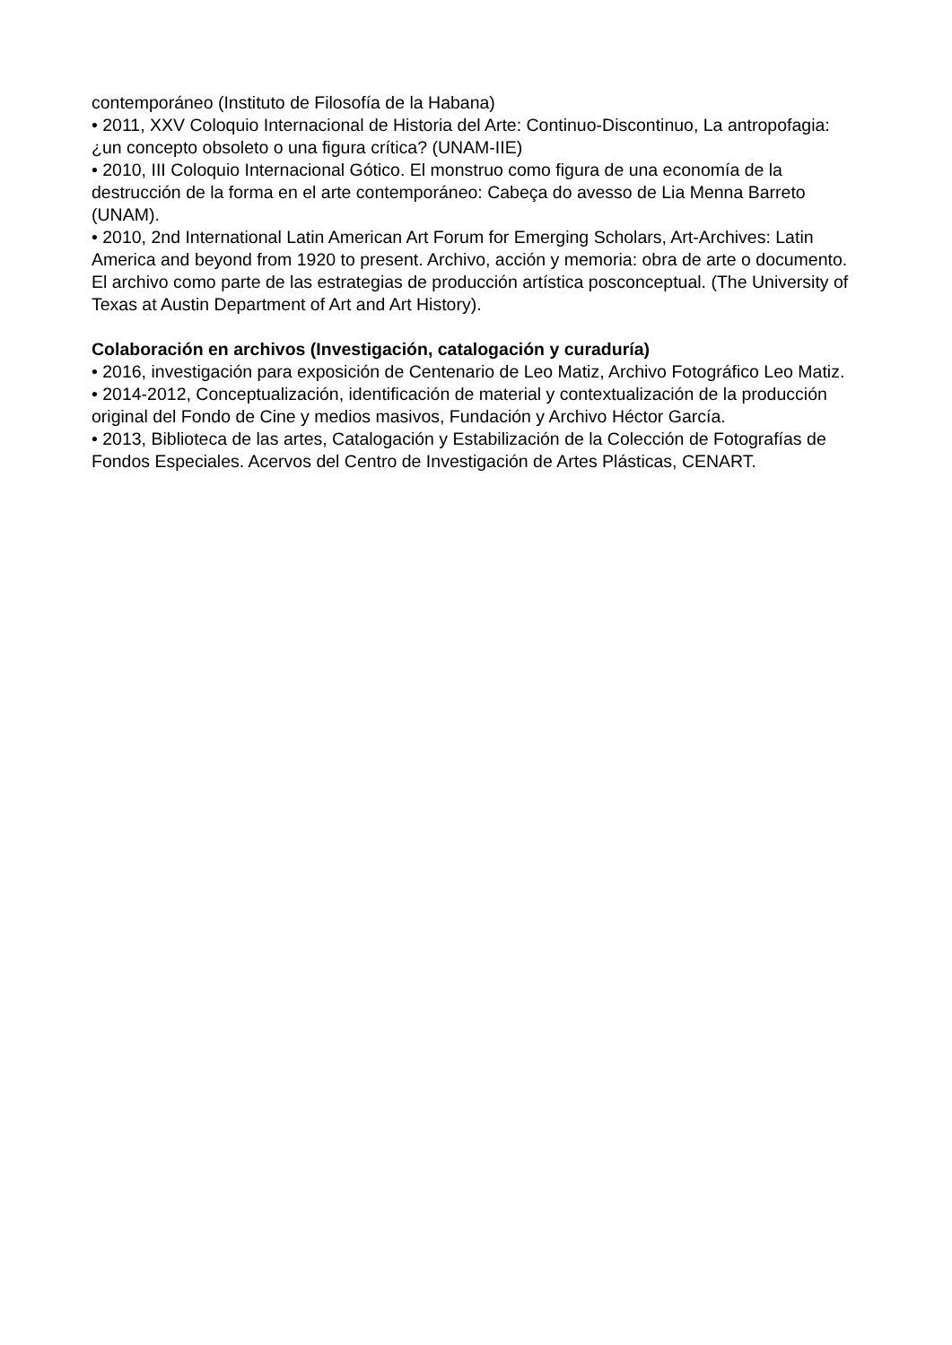contemporáneo (Instituto de Filosofía de la Habana)
• 2011, XXV Coloquio Internacional de Historia del Arte: Continuo-Discontinuo, La antropofagia: ¿un concepto obsoleto o una figura crítica? (UNAM-IIE)
• 2010, III Coloquio Internacional Gótico. El monstruo como figura de una economía de la destrucción de la forma en el arte contemporáneo: Cabeça do avesso de Lia Menna Barreto (UNAM).
• 2010, 2nd International Latin American Art Forum for Emerging Scholars, Art-Archives: Latin America and beyond from 1920 to present. Archivo, acción y memoria: obra de arte o documento. El archivo como parte de las estrategias de producción artística posconceptual. (The University of Texas at Austin Department of Art and Art History).
Colaboración en archivos (Investigación, catalogación y curaduría)
• 2016, investigación para exposición de Centenario de Leo Matiz, Archivo Fotográfico Leo Matiz.
• 2014-2012, Conceptualización, identificación de material y contextualización de la producción original del Fondo de Cine y medios masivos, Fundación y Archivo Héctor García.
• 2013, Biblioteca de las artes, Catalogación y Estabilización de la Colección de Fotografías de Fondos Especiales. Acervos del Centro de Investigación de Artes Plásticas, CENART.